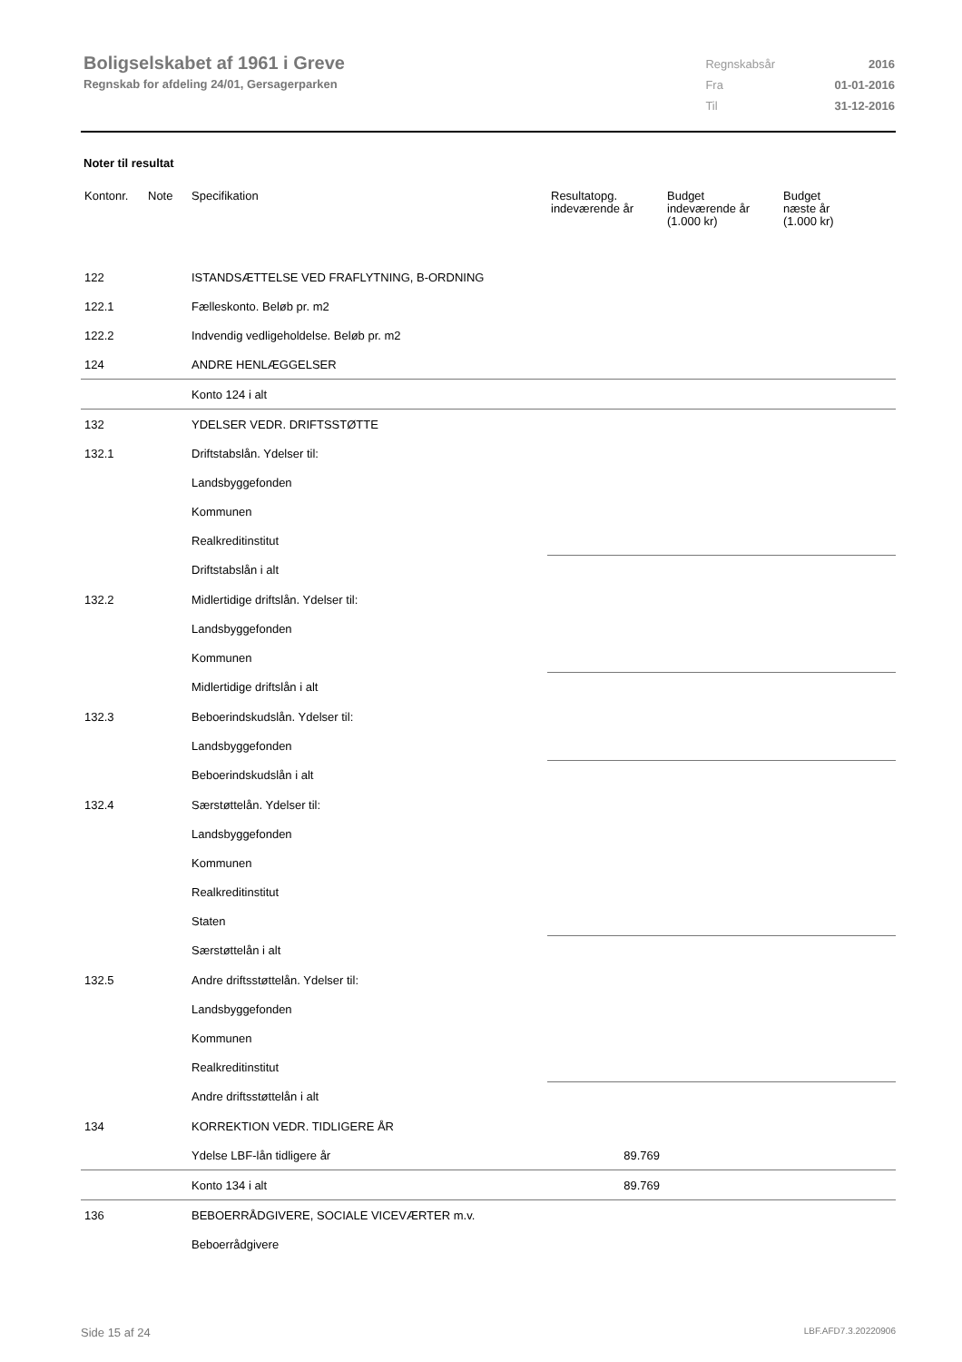Boligselskabet af 1961 i Greve
Regnskab for afdeling 24/01, Gersagerparken
| Regnskabsår | 2016 |
| Fra | 01-01-2016 |
| Til | 31-12-2016 |
Noter til resultat
| Kontonr. | Note | Specifikation | Resultatopg. indeværende år | Budget indeværende år (1.000 kr) | Budget næste år (1.000 kr) |
| --- | --- | --- | --- | --- | --- |
| 122 | | ISTANDSÆTTELSE VED FRAFLYTNING, B-ORDNING | | | |
| 122.1 | | Fælleskonto. Beløb pr. m2 | | | |
| 122.2 | | Indvendig vedligeholdelse. Beløb pr. m2 | | | |
| 124 | | ANDRE HENLÆGGELSER | | | |
| | | Konto 124 i alt | | | |
| 132 | | YDELSER VEDR. DRIFTSSTØTTE | | | |
| 132.1 | | Driftstabslån. Ydelser til: | | | |
| | | Landsbyggefonden | | | |
| | | Kommunen | | | |
| | | Realkreditinstitut | | | |
| | | Driftstabslån i alt | | | |
| 132.2 | | Midlertidige driftslån. Ydelser til: | | | |
| | | Landsbyggefonden | | | |
| | | Kommunen | | | |
| | | Midlertidige driftslån i alt | | | |
| 132.3 | | Beboerindskudslån. Ydelser til: | | | |
| | | Landsbyggefonden | | | |
| | | Beboerindskudslån i alt | | | |
| 132.4 | | Særstøttelån. Ydelser til: | | | |
| | | Landsbyggefonden | | | |
| | | Kommunen | | | |
| | | Realkreditinstitut | | | |
| | | Staten | | | |
| | | Særstøttelån i alt | | | |
| 132.5 | | Andre driftsstøttelån. Ydelser til: | | | |
| | | Landsbyggefonden | | | |
| | | Kommunen | | | |
| | | Realkreditinstitut | | | |
| | | Andre driftsstøttelån i alt | | | |
| 134 | | KORREKTION VEDR. TIDLIGERE ÅR | | | |
| | | Ydelse LBF-lån tidligere år | 89.769 | | |
| | | Konto 134 i alt | 89.769 | | |
| 136 | | BEBOERRÅDGIVERE, SOCIALE VICEVÆRTER m.v. | | | |
| | | Beboerrådgivere | | | |
Side 15 af 24 LBF.AFD7.3.20220906